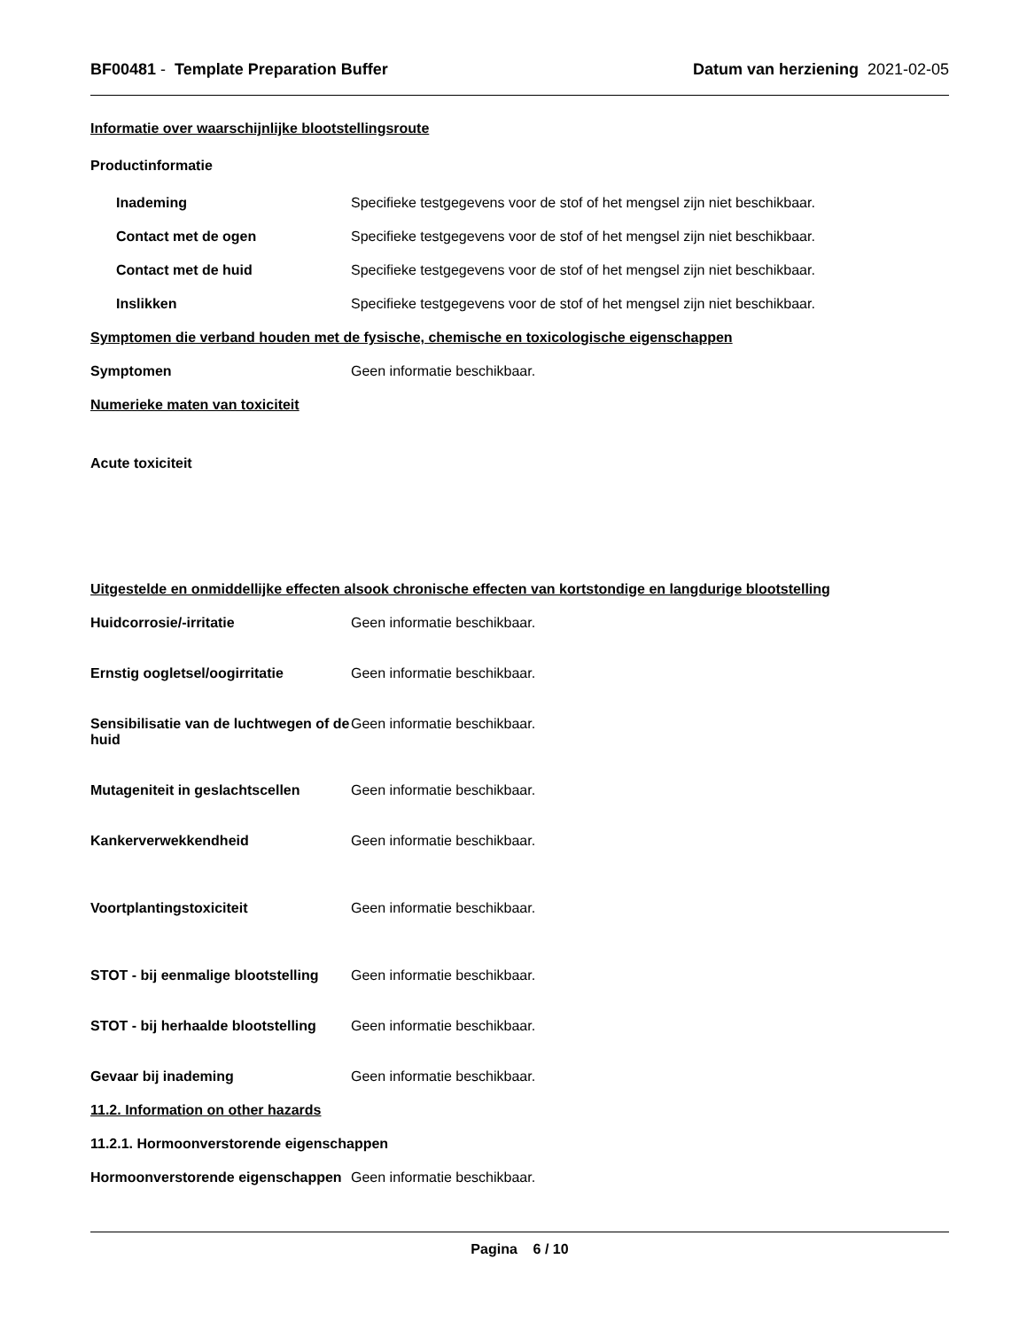BF00481 - Template Preparation Buffer
Datum van herziening 2021-02-05
Informatie over waarschijnlijke blootstellingsroute
Productinformatie
Inademing Specifieke testgegevens voor de stof of het mengsel zijn niet beschikbaar.
Contact met de ogen Specifieke testgegevens voor de stof of het mengsel zijn niet beschikbaar.
Contact met de huid Specifieke testgegevens voor de stof of het mengsel zijn niet beschikbaar.
Inslikken Specifieke testgegevens voor de stof of het mengsel zijn niet beschikbaar.
Symptomen die verband houden met de fysische, chemische en toxicologische eigenschappen
Symptomen Geen informatie beschikbaar.
Numerieke maten van toxiciteit
Acute toxiciteit
Uitgestelde en onmiddellijke effecten alsook chronische effecten van kortstondige en langdurige blootstelling
Huidcorrosie/-irritatie Geen informatie beschikbaar.
Ernstig oogletsel/oogirritatie Geen informatie beschikbaar.
Sensibilisatie van de luchtwegen of de huid
Geen informatie beschikbaar.
Mutageniteit in geslachtscellen
Geen informatie beschikbaar.
Kankerverwekkendheid Geen informatie beschikbaar.
Voortplantingstoxiciteit Geen informatie beschikbaar.
STOT - bij eenmalige blootstelling
Geen informatie beschikbaar.
STOT - bij herhaalde blootstelling
Geen informatie beschikbaar.
Gevaar bij inademing Geen informatie beschikbaar.
11.2. Information on other hazards
11.2.1. Hormoonverstorende eigenschappen
Hormoonverstorende eigenschappen
Geen informatie beschikbaar.
Pagina 6 / 10